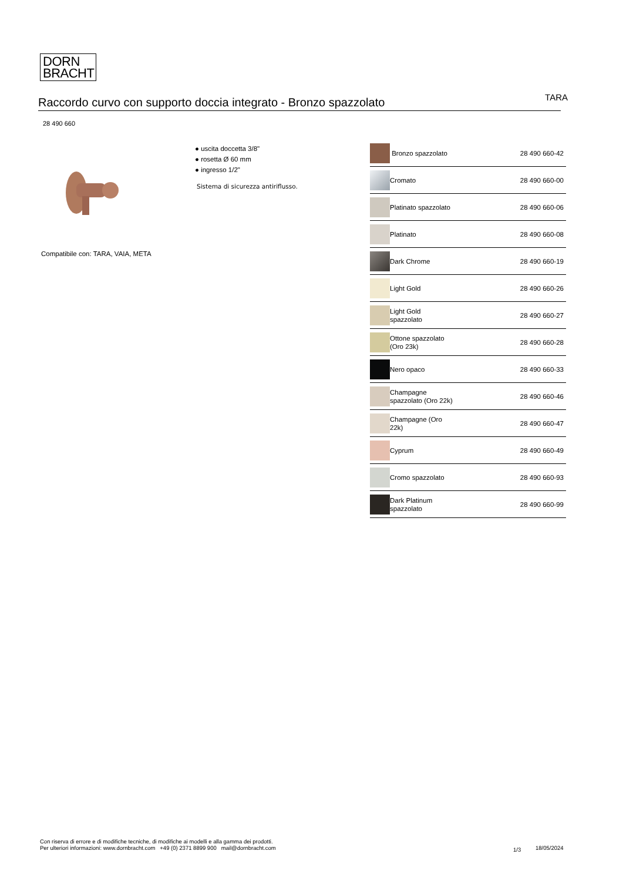DORN
BRACHT
Raccordo curvo con supporto doccia integrato - Bronzo spazzolato
TARA
28 490 660
● uscita doccetta 3/8"
● rosetta Ø 60 mm
● ingresso 1/2"
Sistema di sicurezza antiriflusso.
Compatibile con: TARA, VAIA, META
| | Bronzo spazzolato | 28 490 660-42 |
| | Cromato | 28 490 660-00 |
| | Platinato spazzolato | 28 490 660-06 |
| | Platinato | 28 490 660-08 |
| | Dark Chrome | 28 490 660-19 |
| | Light Gold | 28 490 660-26 |
| | Light Gold spazzolato | 28 490 660-27 |
| | Ottone spazzolato (Oro 23k) | 28 490 660-28 |
| | Nero opaco | 28 490 660-33 |
| | Champagne spazzolato (Oro 22k) | 28 490 660-46 |
| | Champagne (Oro 22k) | 28 490 660-47 |
| | Cyprum | 28 490 660-49 |
| | Cromo spazzolato | 28 490 660-93 |
| | Dark Platinum spazzolato | 28 490 660-99 |
Con riserva di errore e di modifiche tecniche, di modifiche ai modelli e alla gamma dei prodotti.
Per ulteriori informazioni: www.dornbracht.com +49 (0) 2371 8899 900 mail@dornbracht.com
1/3 18/05/2024